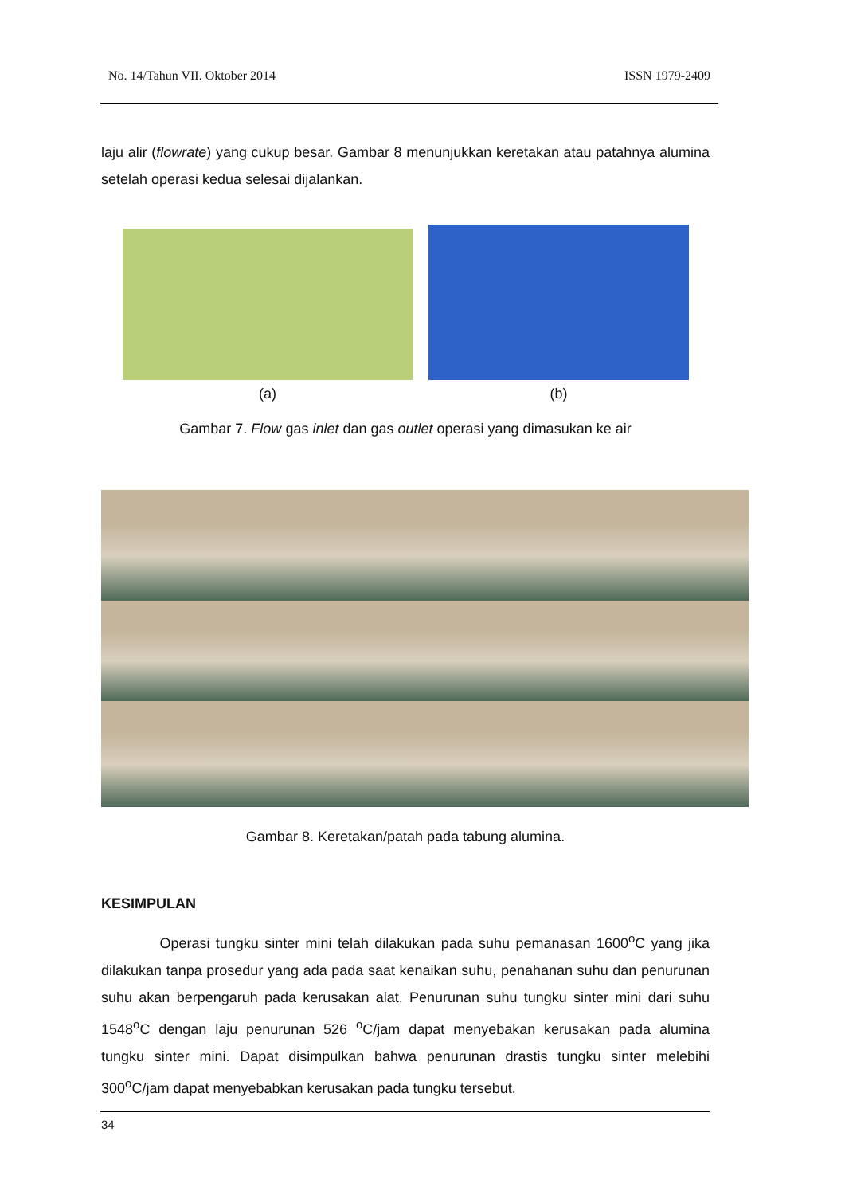No. 14/Tahun VII. Oktober 2014 ISSN 1979-2409
laju alir (flowrate) yang cukup besar. Gambar 8 menunjukkan keretakan atau patahnya alumina setelah operasi kedua selesai dijalankan.
(a)
(b)
Gambar 7. Flow gas inlet dan gas outlet operasi yang dimasukan ke air
Gambar 8. Keretakan/patah pada tabung alumina.
KESIMPULAN
Operasi tungku sinter mini telah dilakukan pada suhu pemanasan 1600<sup>o</sup>C yang jika dilakukan tanpa prosedur yang ada pada saat kenaikan suhu, penahanan suhu dan penurunan suhu akan berpengaruh pada kerusakan alat. Penurunan suhu tungku sinter mini dari suhu 1548<sup>o</sup>C dengan laju penurunan 526 <sup>o</sup>C/jam dapat menyebakan kerusakan pada alumina tungku sinter mini. Dapat disimpulkan bahwa penurunan drastis tungku sinter melebihi 300<sup>o</sup>C/jam dapat menyebabkan kerusakan pada tungku tersebut.
34